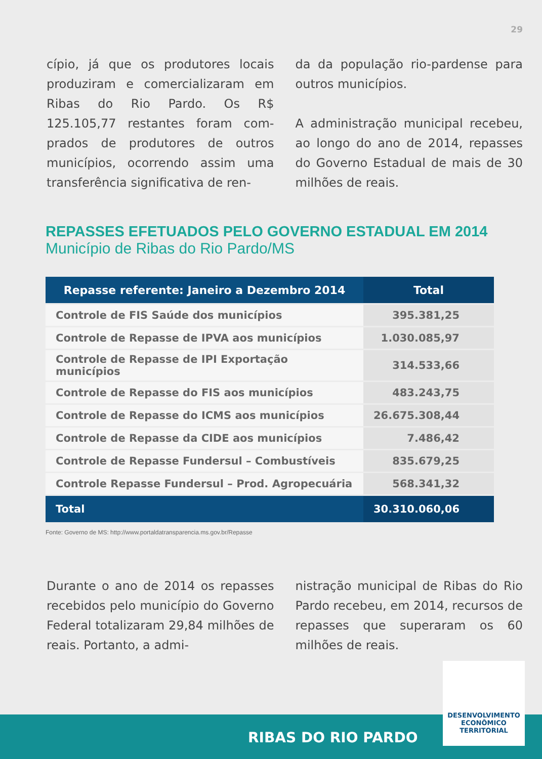29
cípio, já que os produtores locais produziram e comercializaram em Ribas do Rio Pardo. Os R$ 125.105,77 restantes foram com­prados de produtores de outros municípios, ocorrendo assim uma transferência significativa de ren-
da da população rio-pardense para outros municípios.
A administração municipal rece­beu, ao longo do ano de 2014, re­passes do Governo Estadual de mais de 30 milhões de reais.
REPASSES EFETUADOS PELO GOVERNO ESTADUAL EM 2014
Município de Ribas do Rio Pardo/MS
| Repasse referente: Janeiro a Dezembro 2014 | Total |
| --- | --- |
| Controle de FIS Saúde dos municípios | 395.381,25 |
| Controle de Repasse de IPVA aos municípios | 1.030.085,97 |
| Controle de Repasse de IPI Exportação municípios | 314.533,66 |
| Controle de Repasse do FIS aos municípios | 483.243,75 |
| Controle de Repasse do ICMS aos municípios | 26.675.308,44 |
| Controle de Repasse da CIDE aos municípios | 7.486,42 |
| Controle de Repasse Fundersul – Combustíveis | 835.679,25 |
| Controle Repasse Fundersul – Prod. Agropecuária | 568.341,32 |
| Total | 30.310.060,06 |
Fonte: Governo de MS: http://www.portaldatransparencia.ms.gov.br/Repasse
Durante o ano de 2014 os repas­ses recebidos pelo município do Governo Federal totalizaram 29,84 milhões de reais. Portanto, a admi-
nistração municipal de Ribas do Rio Pardo recebeu, em 2014, recursos de repasses que superaram os 60 milhões de reais.
RIBAS DO RIO PARDO
DESENVOLVIMENTO
ECONÔMICO
TERRITORIAL